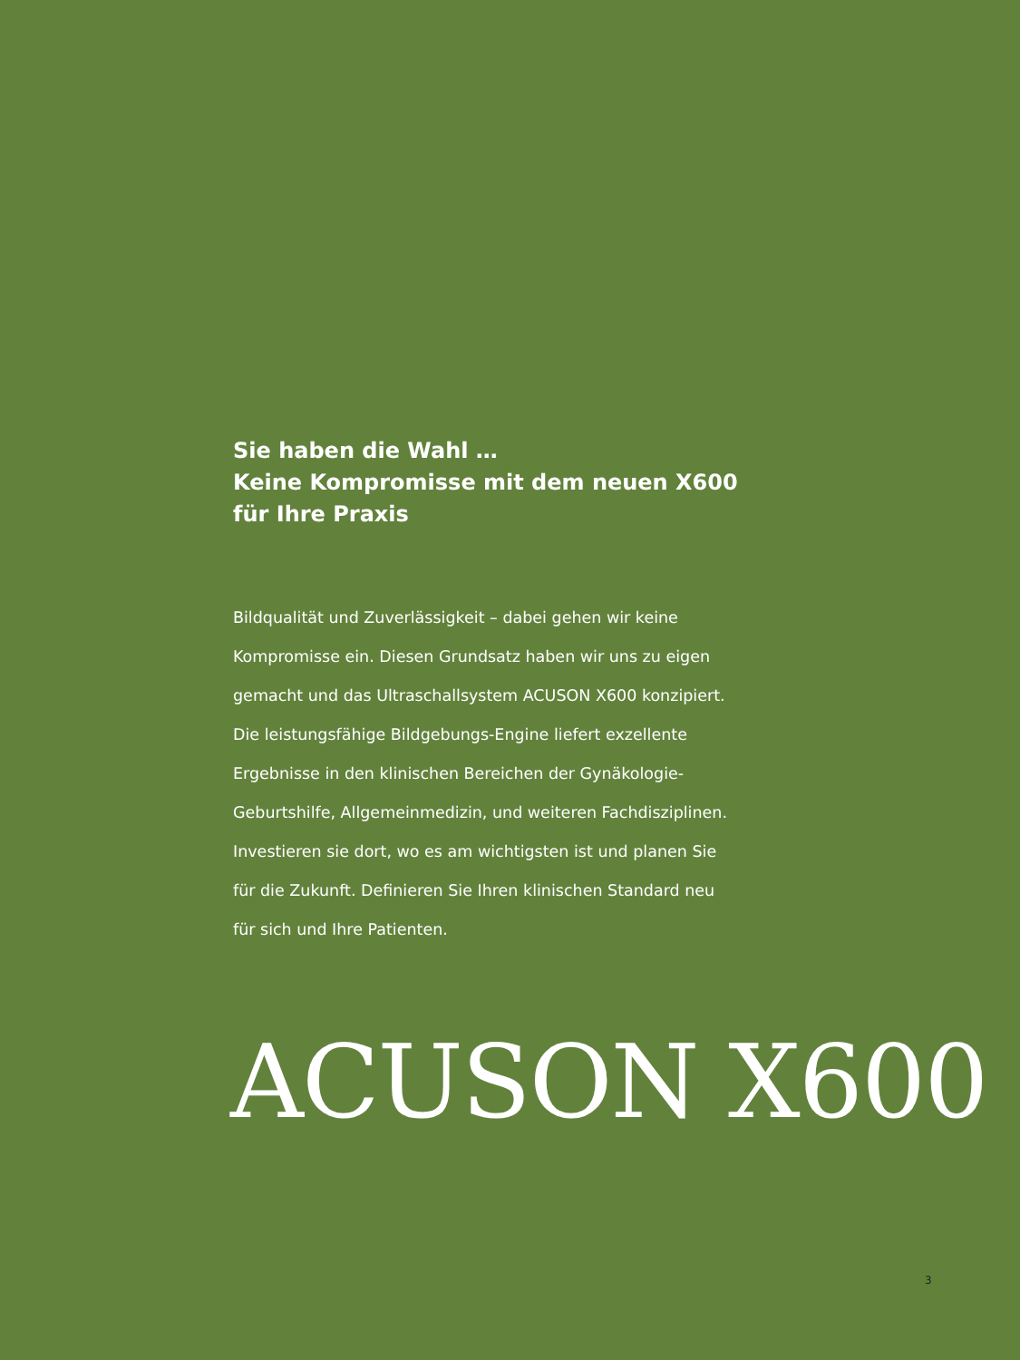Sie haben die Wahl …
Keine Kompromisse mit dem neuen X600
für Ihre Praxis
Bildqualität und Zuverlässigkeit – dabei gehen wir keine
Kompromisse ein. Diesen Grundsatz haben wir uns zu eigen
gemacht und das Ultraschallsystem ACUSON X600 konzipiert.
Die leistungsfähige Bildgebungs-Engine liefert exzellente
Ergebnisse in den klinischen Bereichen der Gynäkologie-
Geburtshilfe, Allgemeinmedizin, und weiteren Fachdisziplinen.
Investieren sie dort, wo es am wichtigsten ist und planen Sie
für die Zukunft. Definieren Sie Ihren klinischen Standard neu
für sich und Ihre Patienten.
ACUSON X600
3